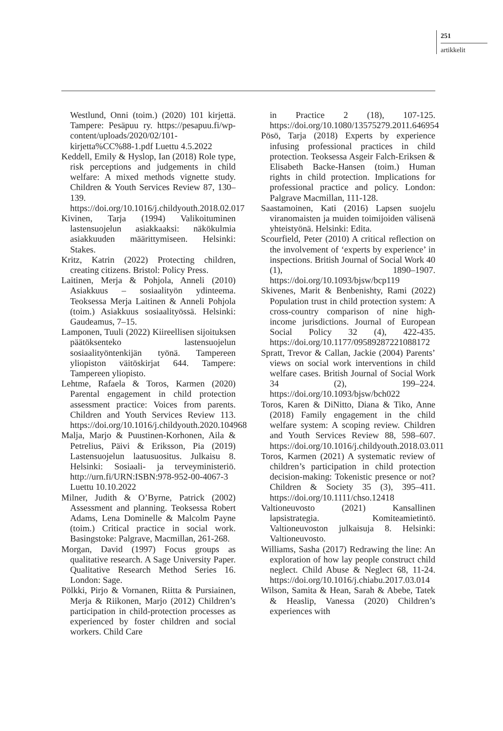251
artikkelit
Westlund, Onni (toim.) (2020) 101 kirjettä. Tampere: Pesäpuu ry. https://pesapuu.fi/wp-content/uploads/2020/02/101-kirjetta%CC%88-1.pdf Luettu 4.5.2022
Keddell, Emily & Hyslop, Ian (2018) Role type, risk perceptions and judgements in child welfare: A mixed methods vignette study. Children & Youth Services Review 87, 130–139. https://doi.org/10.1016/j.childyouth.2018.02.017
Kivinen, Tarja (1994) Valikoituminen lastensuojelun asiakkaaksi: näkökulmia asiakkuuden määrittymiseen. Helsinki: Stakes.
Kritz, Katrin (2022) Protecting children, creating citizens. Bristol: Policy Press.
Laitinen, Merja & Pohjola, Anneli (2010) Asiakkuus – sosiaalityön ydinteema. Teoksessa Merja Laitinen & Anneli Pohjola (toim.) Asiakkuus sosiaalityössä. Helsinki: Gaudeamus, 7–15.
Lamponen, Tuuli (2022) Kiireellisen sijoituksen päätöksenteko lastensuojelun sosiaalityöntenkijän työnä. Tampereen yliopiston väitöskirjat 644. Tampere: Tampereen yliopisto.
Lehtme, Rafaela & Toros, Karmen (2020) Parental engagement in child protection assessment practice: Voices from parents. Children and Youth Services Review 113. https://doi.org/10.1016/j.childyouth.2020.104968
Malja, Marjo & Puustinen-Korhonen, Aila & Petrelius, Päivi & Eriksson, Pia (2019) Lastensuojelun laatusuositus. Julkaisu 8. Helsinki: Sosiaali- ja terveyministeriö. http://urn.fi/URN:ISBN:978-952-00-4067-3 Luettu 10.10.2022
Milner, Judith & O’Byrne, Patrick (2002) Assessment and planning. Teoksessa Robert Adams, Lena Dominelle & Malcolm Payne (toim.) Critical practice in social work. Basingstoke: Palgrave, Macmillan, 261-268.
Morgan, David (1997) Focus groups as qualitative research. A Sage University Paper. Qualitative Research Method Series 16. London: Sage.
Pölkki, Pirjo & Vornanen, Riitta & Pursiainen, Merja & Riikonen, Marjo (2012) Children’s participation in child-protection processes as experienced by foster children and social workers. Child Care
in Practice 2 (18), 107-125. https://doi.org/10.1080/13575279.2011.646954
Pösö, Tarja (2018) Experts by experience infusing professional practices in child protection. Teoksessa Asgeir Falch-Eriksen & Elisabeth Backe-Hansen (toim.) Human rights in child protection. Implications for professional practice and policy. London: Palgrave Macmillan, 111-128.
Saastamoinen, Kati (2016) Lapsen suojelu viranomaisten ja muiden toimijoiden välisenä yhteistyönä. Helsinki: Edita.
Scourfield, Peter (2010) A critical reflection on the involvement of ‘experts by experience’ in inspections. British Journal of Social Work 40 (1), 1890–1907. https://doi.org/10.1093/bjsw/bcp119
Skivenes, Marit & Benbenishty, Rami (2022) Population trust in child protection system: A cross-country comparison of nine high-income jurisdictions. Journal of European Social Policy 32 (4), 422-435. https://doi.org/10.1177/09589287221088172
Spratt, Trevor & Callan, Jackie (2004) Parents’ views on social work interventions in child welfare cases. British Journal of Social Work 34 (2), 199–224. https://doi.org/10.1093/bjsw/bch022
Toros, Karen & DiNitto, Diana & Tiko, Anne (2018) Family engagement in the child welfare system: A scoping review. Children and Youth Services Review 88, 598–607. https://doi.org/10.1016/j.childyouth.2018.03.011
Toros, Karmen (2021) A systematic review of children’s participation in child protection decision-making: Tokenistic presence or not? Children & Society 35 (3), 395–411. https://doi.org/10.1111/chso.12418
Valtioneuvosto (2021) Kansallinen lapsistrategia. Komiteamietintö. Valtioneuvoston julkaisuja 8. Helsinki: Valtioneuvosto.
Williams, Sasha (2017) Redrawing the line: An exploration of how lay people construct child neglect. Child Abuse & Neglect 68, 11-24. https://doi.org/10.1016/j.chiabu.2017.03.014
Wilson, Samita & Hean, Sarah & Abebe, Tatek & Heaslip, Vanessa (2020) Children’s experiences with